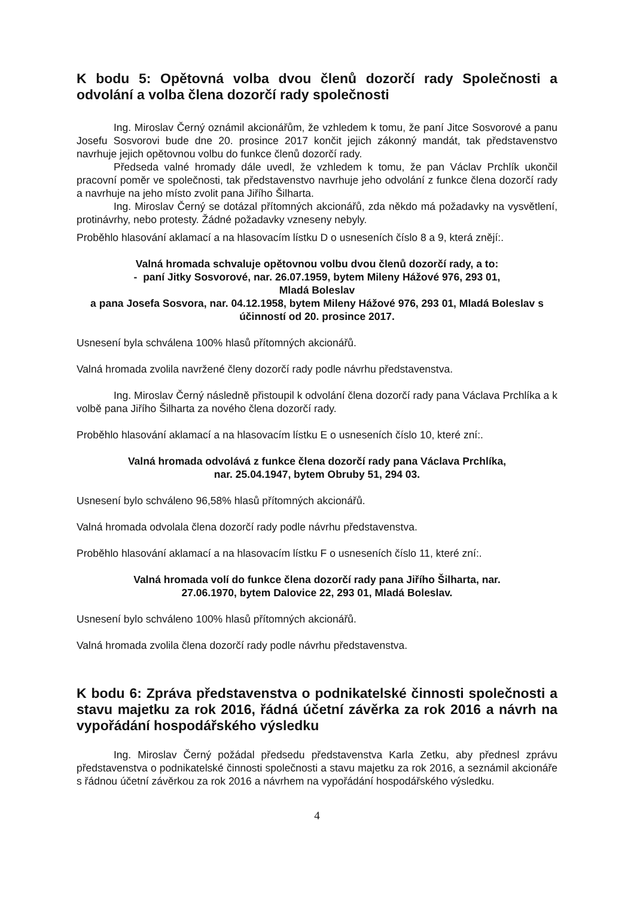K bodu 5: Opětovná volba dvou členů dozorčí rady Společnosti a odvolání a volba člena dozorčí rady společnosti
Ing. Miroslav Černý oznámil akcionářům, že vzhledem k tomu, že paní Jitce Sosvorové a panu Josefu Sosvorovi bude dne 20. prosince 2017 končit jejich zákonný mandát, tak představenstvo navrhuje jejich opětovnou volbu do funkce členů dozorčí rady.
Předseda valné hromady dále uvedl, že vzhledem k tomu, že pan Václav Prchlík ukončil pracovní poměr ve společnosti, tak představenstvo navrhuje jeho odvolání z funkce člena dozorčí rady a navrhuje na jeho místo zvolit pana Jiřího Šilharta.
Ing. Miroslav Černý se dotázal přítomných akcionářů, zda někdo má požadavky na vysvětlení, protinávrhy, nebo protesty. Žádné požadavky vzneseny nebyly.
Proběhlo hlasování aklamací a na hlasovacím lístku D o usneseních číslo 8 a 9, která znějí:.
Valná hromada schvaluje opětovnou volbu dvou členů dozorčí rady, a to:
- paní Jitky Sosvorové, nar. 26.07.1959, bytem Mileny Hážové 976, 293 01,
Mladá Boleslav
a pana Josefa Sosvora, nar. 04.12.1958, bytem Mileny Hážové 976, 293 01, Mladá Boleslav s účinností od 20. prosince 2017.
Usnesení byla schválena 100% hlasů přítomných akcionářů.
Valná hromada zvolila navržené členy dozorčí rady podle návrhu představenstva.
Ing. Miroslav Černý následně přistoupil k odvolání člena dozorčí rady pana Václava Prchlíka a k volbě pana Jiřího Šilharta za nového člena dozorčí rady.
Proběhlo hlasování aklamací a na hlasovacím lístku E o usneseních číslo 10, které zní:.
Valná hromada odvolává z funkce člena dozorčí rady pana Václava Prchlíka,
nar. 25.04.1947, bytem Obruby 51, 294 03.
Usnesení bylo schváleno 96,58% hlasů přítomných akcionářů.
Valná hromada odvolala člena dozorčí rady podle návrhu představenstva.
Proběhlo hlasování aklamací a na hlasovacím lístku F o usneseních číslo 11, které zní:.
Valná hromada volí do funkce člena dozorčí rady pana Jiřího Šilharta, nar.
27.06.1970, bytem Dalovice 22, 293 01, Mladá Boleslav.
Usnesení bylo schváleno 100% hlasů přítomných akcionářů.
Valná hromada zvolila člena dozorčí rady podle návrhu představenstva.
K bodu 6: Zpráva představenstva o podnikatelské činnosti společnosti a stavu majetku za rok 2016, řádná účetní závěrka za rok 2016 a návrh na vypořádání hospodářského výsledku
Ing. Miroslav Černý požádal předsedu představenstva Karla Zetku, aby přednesl zprávu představenstva o podnikatelské činnosti společnosti a stavu majetku za rok 2016, a seznámil akcionáře s řádnou účetní závěrkou za rok 2016 a návrhem na vypořádání hospodářského výsledku.
4